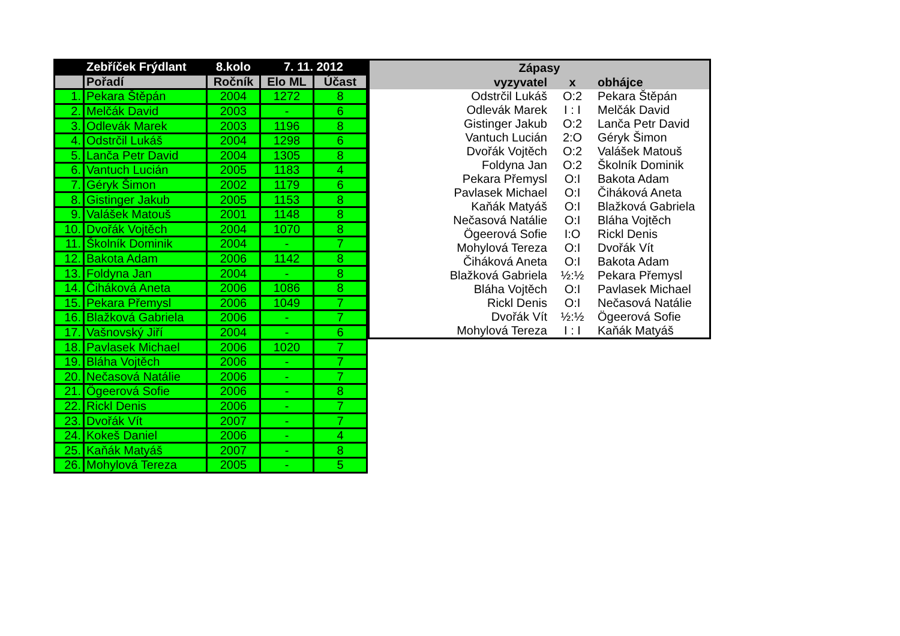| | Zebříček Frýdlant | 8.kolo | 7. 11. 2012 | |
| --- | --- | --- | --- | --- |
| | Pořadí | Ročník | Elo ML | Účast |
| 1. | Pekara Štěpán | 2004 | 1272 | 8 |
| 2. | Melčák David | 2003 | - | 6 |
| 3. | Odlevák Marek | 2003 | 1196 | 8 |
| 4. | Odstrčil Lukáš | 2004 | 1298 | 6 |
| 5. | Lanča Petr David | 2004 | 1305 | 8 |
| 6. | Vantuch Lucián | 2005 | 1183 | 4 |
| 7. | Géryk Šimon | 2002 | 1179 | 6 |
| 8. | Gistinger Jakub | 2005 | 1153 | 8 |
| 9. | Valášek Matouš | 2001 | 1148 | 8 |
| 10. | Dvořák Vojtěch | 2004 | 1070 | 8 |
| 11. | Školník Dominik | 2004 | - | 7 |
| 12. | Bakota Adam | 2006 | 1142 | 8 |
| 13. | Foldyna Jan | 2004 | - | 8 |
| 14. | Čiháková Aneta | 2006 | 1086 | 8 |
| 15. | Pekara Přemysl | 2006 | 1049 | 7 |
| 16. | Blažková Gabriela | 2006 | - | 7 |
| 17. | Vašnovský Jiří | 2004 | - | 6 |
| 18. | Pavlasek Michael | 2006 | 1020 | 7 |
| 19. | Bláha Vojtěch | 2006 | - | 7 |
| 20. | Nečasová Natálie | 2006 | - | 7 |
| 21. | Ögeerová Sofie | 2006 | - | 8 |
| 22. | Rickl Denis | 2006 | - | 7 |
| 23. | Dvořák Vít | 2007 | - | 7 |
| 24. | Kokeš Daniel | 2006 | - | 4 |
| 25. | Kaňák Matyáš | 2007 | - | 8 |
| 26. | Mohylová Tereza | 2005 | - | 5 |
| Zápasy | | |
| --- | --- | --- |
| vyzyvatel | x | obhájce |
| Odstrčil Lukáš | O:2 | Pekara Štěpán |
| Odlevák Marek | I : I | Melčák David |
| Gistinger Jakub | O:2 | Lanča Petr David |
| Vantuch Lucián | 2:O | Géryk Šimon |
| Dvořák Vojtěch | O:2 | Valášek Matouš |
| Foldyna Jan | O:2 | Školník Dominik |
| Pekara Přemysl | O:I | Bakota Adam |
| Pavlasek Michael | O:I | Čiháková Aneta |
| Kaňák Matyáš | O:I | Blažková Gabriela |
| Nečasová Natálie | O:I | Bláha Vojtěch |
| Ögeerová Sofie | I:O | Rickl Denis |
| Mohylová Tereza | O:I | Dvořák Vít |
| Čiháková Aneta | O:I | Bakota Adam |
| Blažková Gabriela | ½:½ | Pekara Přemysl |
| Bláha Vojtěch | O:I | Pavlasek Michael |
| Rickl Denis | O:I | Nečasová Natálie |
| Dvořák Vít | ½:½ | Ögeerová Sofie |
| Mohylová Tereza | I : I | Kaňák Matyáš |